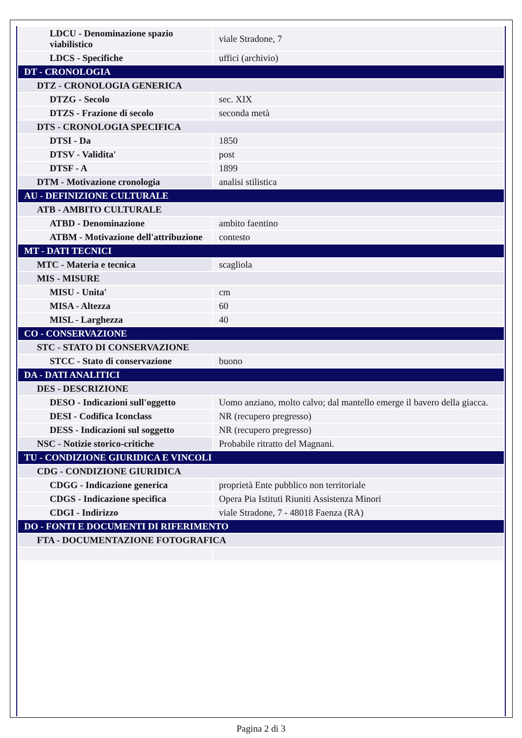| LDCU - Denominazione spazio viabilistico | viale Stradone, 7 |
| LDCS - Specifiche | uffici (archivio) |
| DT - CRONOLOGIA | |
| DTZ - CRONOLOGIA GENERICA | |
| DTZG - Secolo | sec. XIX |
| DTZS - Frazione di secolo | seconda metà |
| DTS - CRONOLOGIA SPECIFICA | |
| DTSI - Da | 1850 |
| DTSV - Validita' | post |
| DTSF - A | 1899 |
| DTM - Motivazione cronologia | analisi stilistica |
| AU - DEFINIZIONE CULTURALE | |
| ATB - AMBITO CULTURALE | |
| ATBD - Denominazione | ambito faentino |
| ATBM - Motivazione dell'attribuzione | contesto |
| MT - DATI TECNICI | |
| MTC - Materia e tecnica | scagliola |
| MIS - MISURE | |
| MISU - Unita' | cm |
| MISA - Altezza | 60 |
| MISL - Larghezza | 40 |
| CO - CONSERVAZIONE | |
| STC - STATO DI CONSERVAZIONE | |
| STCC - Stato di conservazione | buono |
| DA - DATI ANALITICI | |
| DES - DESCRIZIONE | |
| DESO - Indicazioni sull'oggetto | Uomo anziano, molto calvo; dal mantello emerge il bavero della giacca. |
| DESI - Codifica Iconclass | NR (recupero pregresso) |
| DESS - Indicazioni sul soggetto | NR (recupero pregresso) |
| NSC - Notizie storico-critiche | Probabile ritratto del Magnani. |
| TU - CONDIZIONE GIURIDICA E VINCOLI | |
| CDG - CONDIZIONE GIURIDICA | |
| CDGG - Indicazione generica | proprietà Ente pubblico non territoriale |
| CDGS - Indicazione specifica | Opera Pia Istituti Riuniti Assistenza Minori |
| CDGI - Indirizzo | viale Stradone, 7 - 48018 Faenza (RA) |
| DO - FONTI E DOCUMENTI DI RIFERIMENTO | |
| FTA - DOCUMENTAZIONE FOTOGRAFICA | |
Pagina 2 di 3